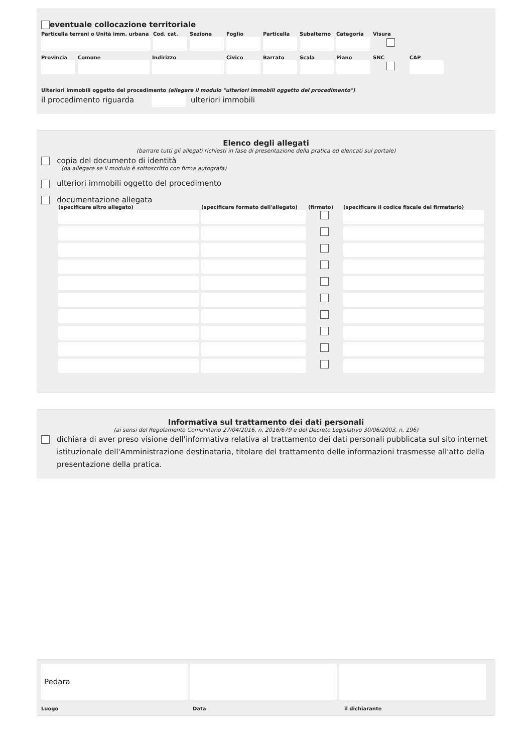eventuale collocazione territoriale
Particella terreni o Unità imm. urbana
Cod. cat.
Sezione Foglio Particella
Subalterno
Categoria
Visura
Provincia
Comune Indirizzo Civico Barrato Scala Piano SNC CAP
Ulteriori immobili oggetto del procedimento (allegare il modulo "ulteriori immobili oggetto del procedimento")
il procedimento riguarda ulteriori immobili
Elenco degli allegati
(barrare tutti gli allegati richiesti in fase di presentazione della pratica ed elencati sul portale)
copia del documento di identità
(da allegare se il modulo è sottoscritto con firma autografa)
ulteriori immobili oggetto del procedimento
documentazione allegata
(specificare altro allegato) (specificare formato dell'allegato)
(firmato) (specificare il codice fiscale del firmatario)
Informativa sul trattamento dei dati personali
(ai sensi del Regolamento Comunitario 27/04/2016, n. 2016/679 e del Decreto Legislativo 30/06/2003, n. 196)
dichiara di aver preso visione dell'informativa relativa al trattamento dei dati personali pubblicata sul sito internet istituzionale dell'Amministrazione destinataria, titolare del trattamento delle informazioni trasmesse all'atto della presentazione della pratica.
Pedara
Luogo Data il dichiarante